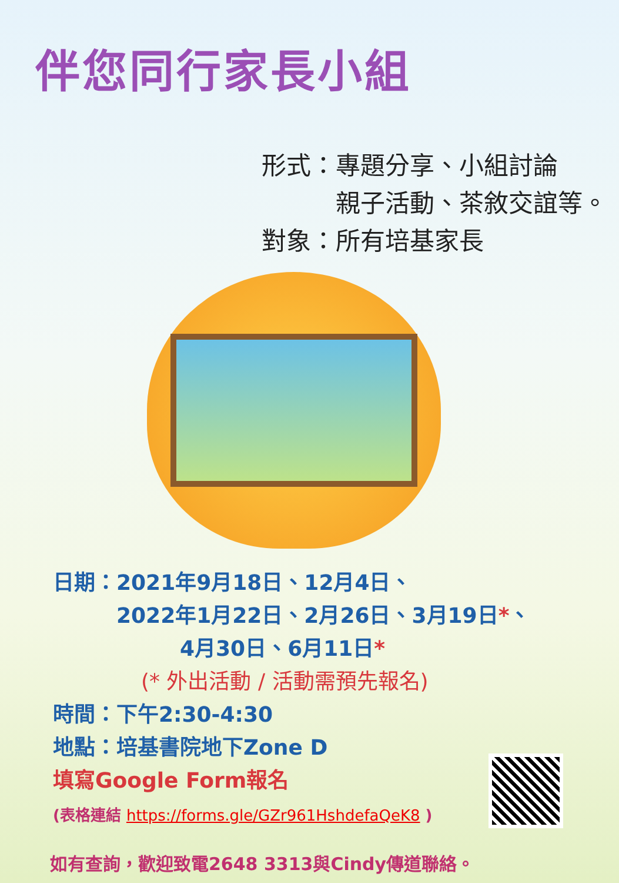伴您同行家長小組
形式：專題分享、小組討論
　　　親子活動、茶敘交誼等。
對象：所有培基家長
日期：2021年9月18日、12月4日、
　　　2022年1月22日、2月26日、3月19日*、
　　　　　　4月30日、6月11日*
(* 外出活動 / 活動需預先報名)
時間：下午2:30-4:30
地點：培基書院地下Zone D
填寫Google Form報名
(表格連結 https://forms.gle/GZr961HshdefaQeK8 )
如有查詢，歡迎致電2648 3313與Cindy傳道聯絡。